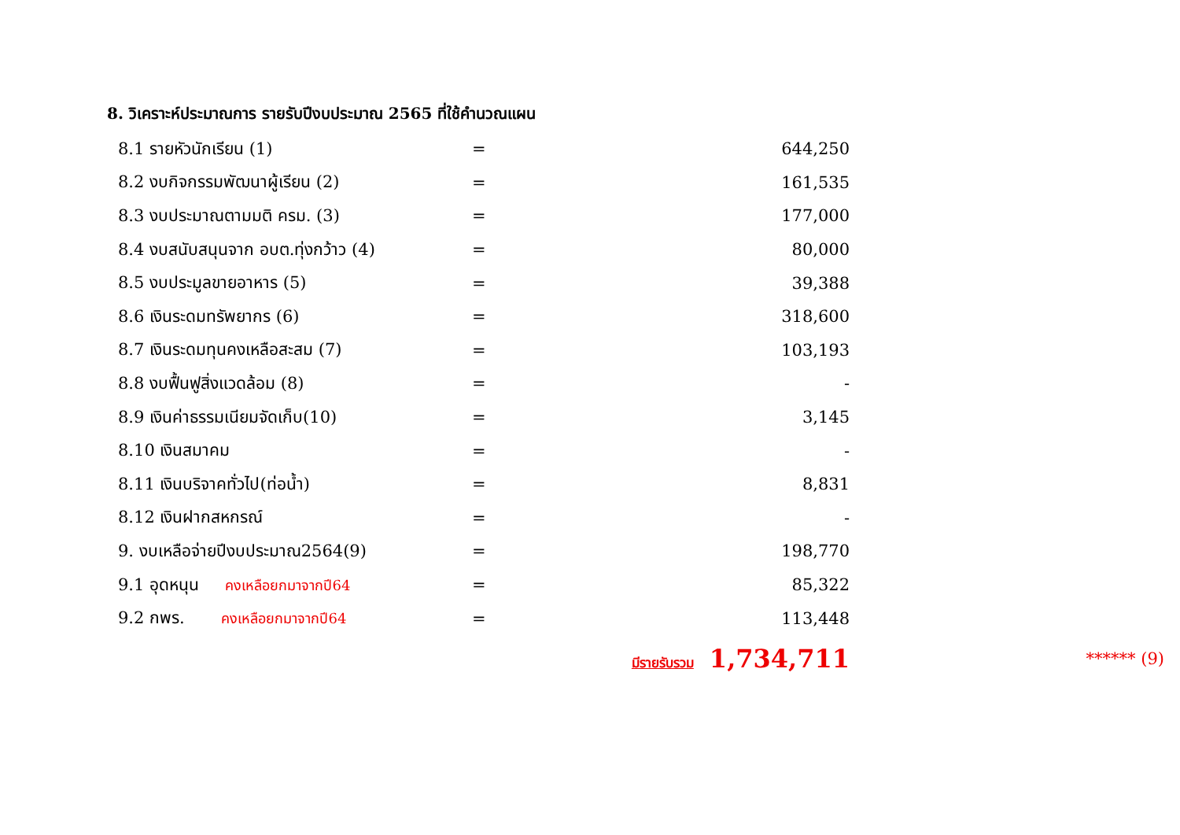8. วิเคราะห์ประมาณการ รายรับปีงบประมาณ 2565 ที่ใช้คำนวณแผน
| 8.1 รายหัวนักเรียน (1) | = | 644,250 | |
| 8.2 งบกิจกรรมพัฒนาผู้เรียน (2) | = | 161,535 | |
| 8.3 งบประมาณตามมติ ครม. (3) | = | 177,000 | |
| 8.4 งบสนับสนุนจาก อบต.ทุ่งกว้าว (4) | = | 80,000 | |
| 8.5 งบประมูลขายอาหาร (5) | = | 39,388 | |
| 8.6 เงินระดมทรัพยากร (6) | = | 318,600 | |
| 8.7 เงินระดมทุนคงเหลือสะสม (7) | = | 103,193 | |
| 8.8 งบฟื้นฟูสิ่งแวดล้อม (8) | = | - | |
| 8.9 เงินค่าธรรมเนียมจัดเก็บ(10) | = | 3,145 | |
| 8.10 เงินสมาคม | = | - | |
| 8.11 เงินบริจาคทั่วไป(ท่อน้ำ) | = | 8,831 | |
| 8.12 เงินฝากสหกรณ์ | = | - | |
| 9. งบเหลือจ่ายปีงบประมาณ2564(9) | = | 198,770 | |
| 9.1 อุดหนุน คงเหลือยกมาจากปี64 | = | 85,322 | |
| 9.2 กพร. คงเหลือยกมาจากปี64 | = | 113,448 | |
| | | มีรายรับรวม 1,734,711 | ****** (9) |